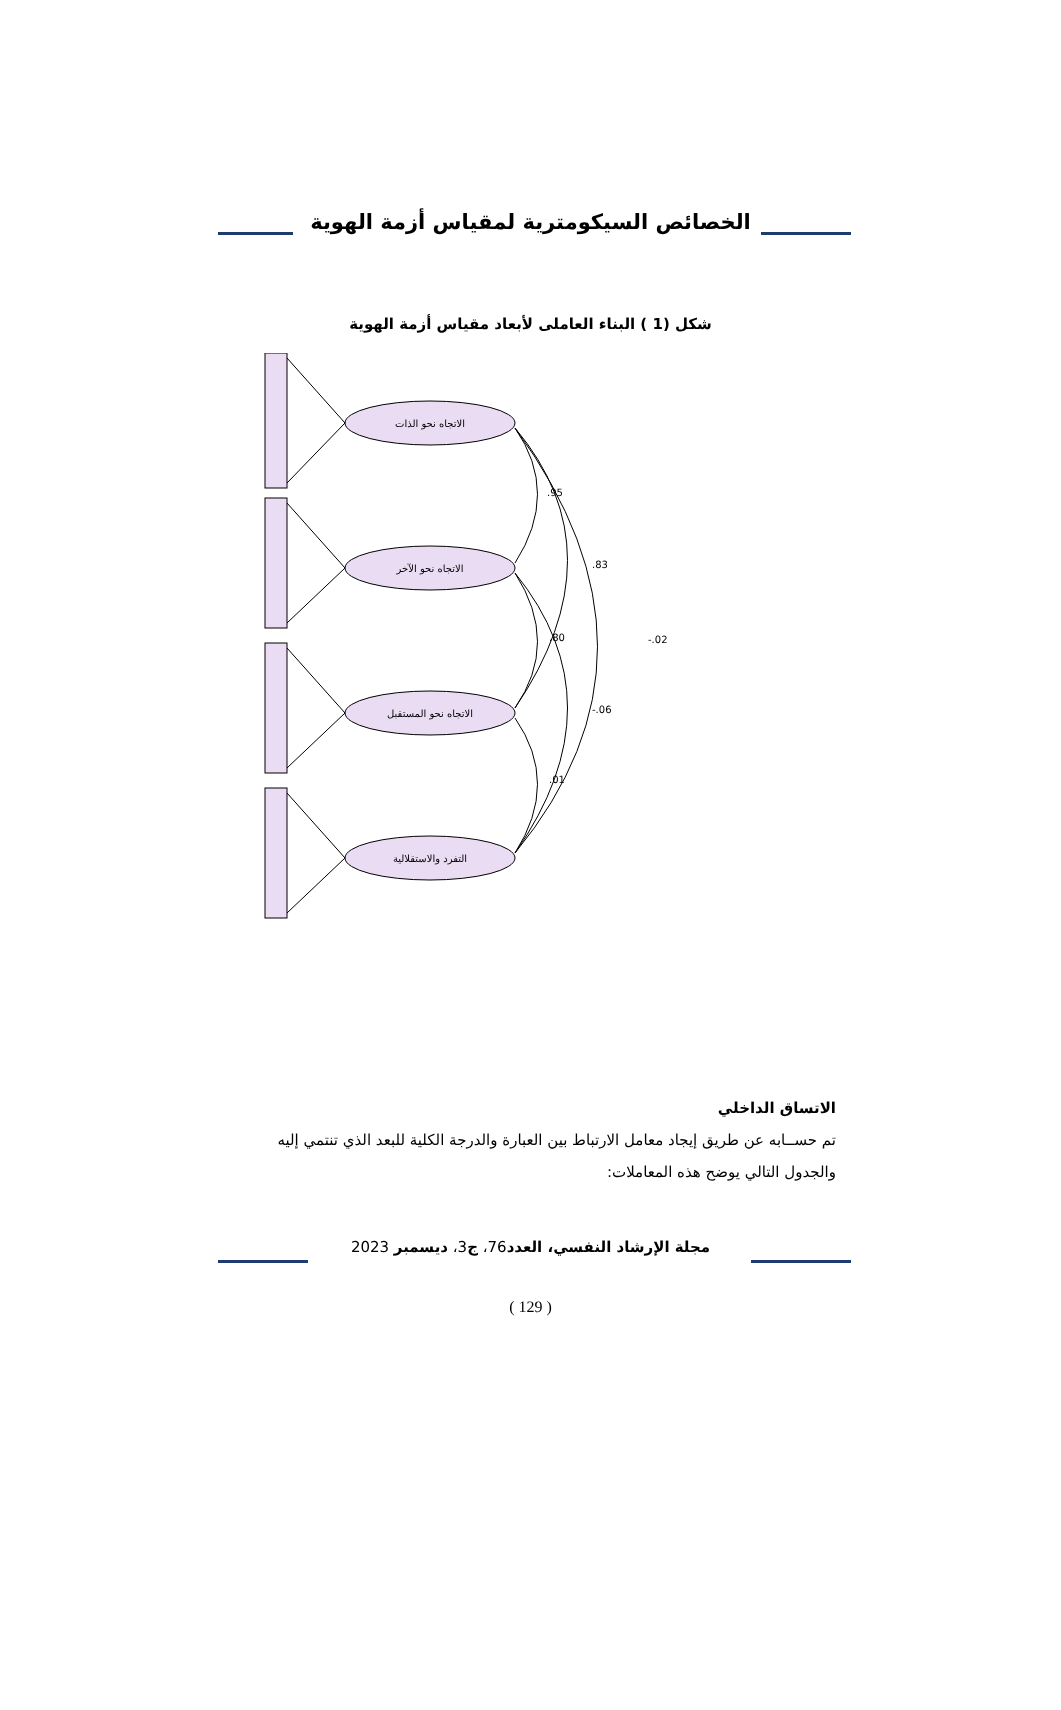الخصائص السيكومترية لمقياس أزمة الهوية
شكل (1 ) البناء العاملى لأبعاد مقياس أزمة الهوية
الاتجاه نحو الذات
الاتجاه نحو الآخر
الاتجاه نحو المستقبل
التفرد والاستقلالية
.95
.83
-.02
.80
-.06
.01
الاتساق الداخلي
تم حســابه عن طريق إيجاد معامل الارتباط بين العبارة والدرجة الكلية للبعد الذي تنتمي إليه والجدول التالي يوضح هذه المعاملات:
مجلة الإرشاد النفسي، العدد76، ج3، ديسمبر 2023
( 129 )